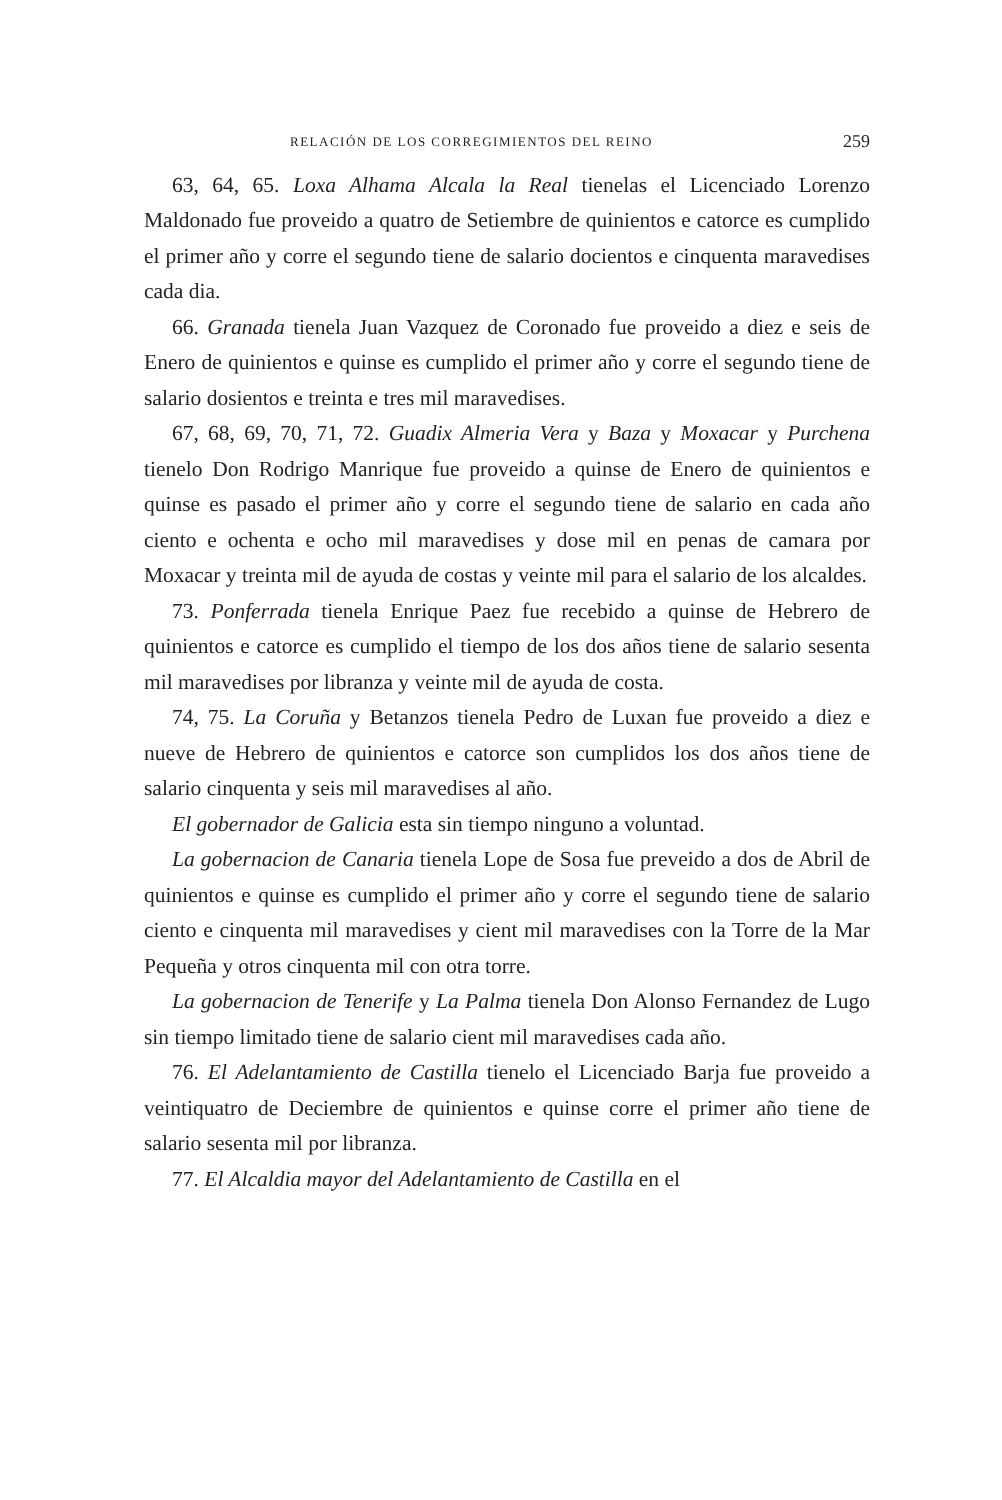RELACIÓN DE LOS CORREGIMIENTOS DEL REINO 259
63, 64, 65. Loxa Alhama Alcala la Real tienelas el Licenciado Lorenzo Maldonado fue proveido a quatro de Setiembre de quinientos e catorce es cumplido el primer año y corre el segundo tiene de salario docientos e cinquenta maravedises cada dia.
66. Granada tienela Juan Vazquez de Coronado fue proveido a diez e seis de Enero de quinientos e quinse es cumplido el primer año y corre el segundo tiene de salario dosientos e treinta e tres mil maravedises.
67, 68, 69, 70, 71, 72. Guadix Almeria Vera y Baza y Moxacar y Purchena tienelo Don Rodrigo Manrique fue proveido a quinse de Enero de quinientos e quinse es pasado el primer año y corre el segundo tiene de salario en cada año ciento e ochenta e ocho mil maravedises y dose mil en penas de camara por Moxacar y treinta mil de ayuda de costas y veinte mil para el salario de los alcaldes.
73. Ponferrada tienela Enrique Paez fue recebido a quinse de Hebrero de quinientos e catorce es cumplido el tiempo de los dos años tiene de salario sesenta mil maravedises por libranza y veinte mil de ayuda de costa.
74, 75. La Coruña y Betanzos tienela Pedro de Luxan fue proveido a diez e nueve de Hebrero de quinientos e catorce son cumplidos los dos años tiene de salario cinquenta y seis mil maravedises al año.
El gobernador de Galicia esta sin tiempo ninguno a voluntad.
La gobernacion de Canaria tienela Lope de Sosa fue preveido a dos de Abril de quinientos e quinse es cumplido el primer año y corre el segundo tiene de salario ciento e cinquenta mil maravedises y cient mil maravedises con la Torre de la Mar Pequeña y otros cinquenta mil con otra torre.
La gobernacion de Tenerife y La Palma tienela Don Alonso Fernandez de Lugo sin tiempo limitado tiene de salario cient mil maravedises cada año.
76. El Adelantamiento de Castilla tienelo el Licenciado Barja fue proveido a veintiquatro de Deciembre de quinientos e quinse corre el primer año tiene de salario sesenta mil por libranza.
77. El Alcaldia mayor del Adelantamiento de Castilla en el